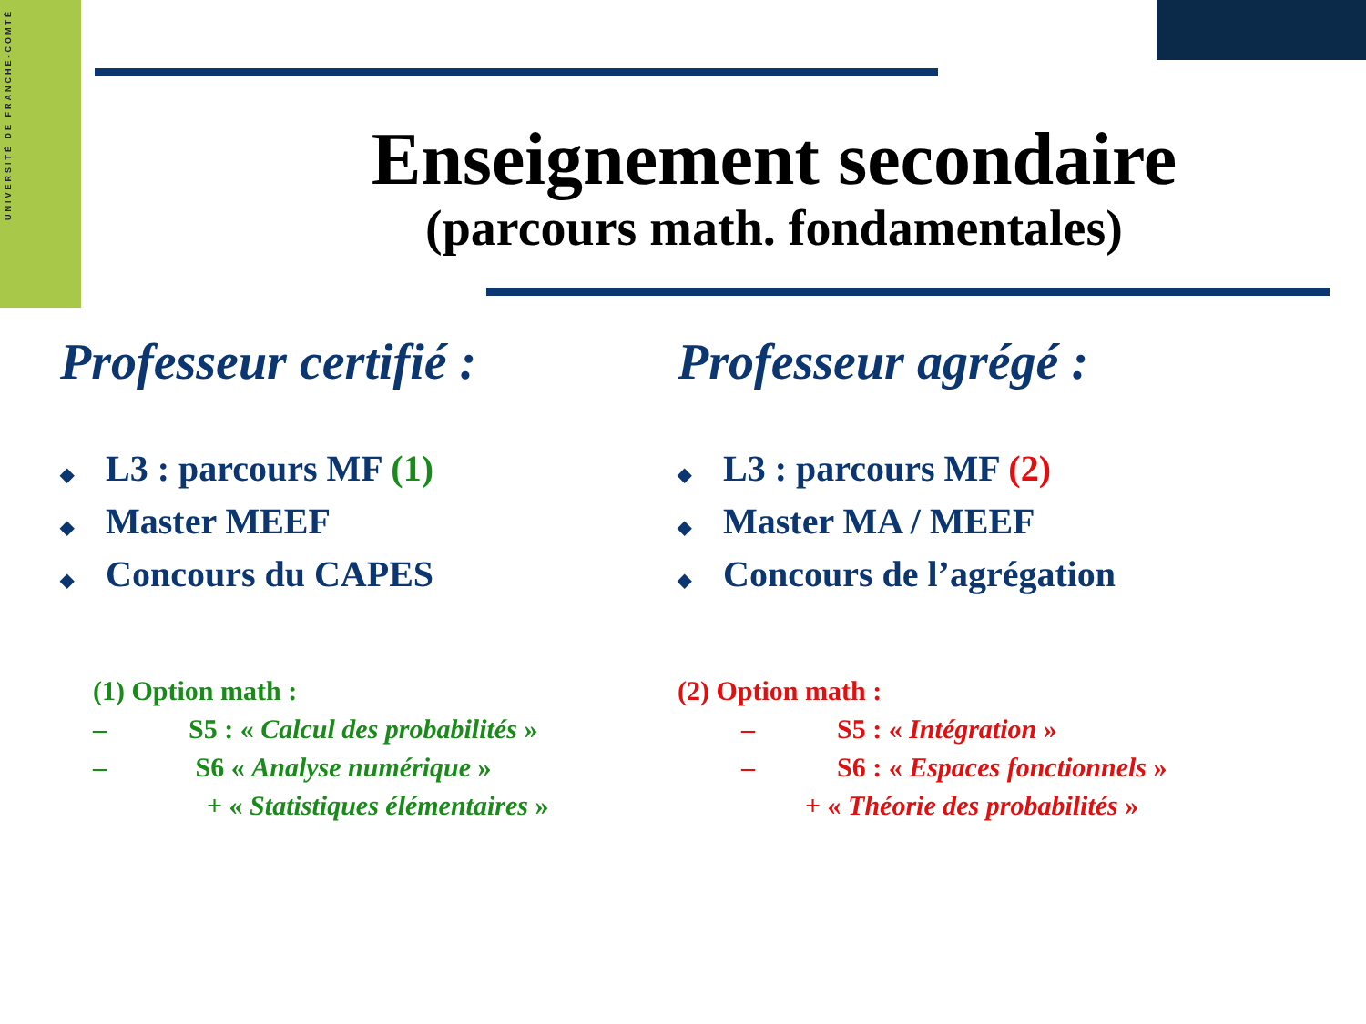UNIVERSITÉ DE FRANCHE-COMTÉ
Enseignement secondaire
(parcours math. fondamentales)
Professeur certifié :
◆ L3 : parcours MF (1)
◆ Master MEEF
◆ Concours du CAPES
(1) Option math :
– S5 : « Calcul des probabilités »
– S6 « Analyse numérique »
+ « Statistiques élémentaires »
Professeur agrégé :
◆ L3 : parcours MF (2)
◆ Master MA / MEEF
◆ Concours de l’agrégation
(2) Option math :
– S5 : « Intégration »
– S6 : « Espaces fonctionnels »
+ « Théorie des probabilités »